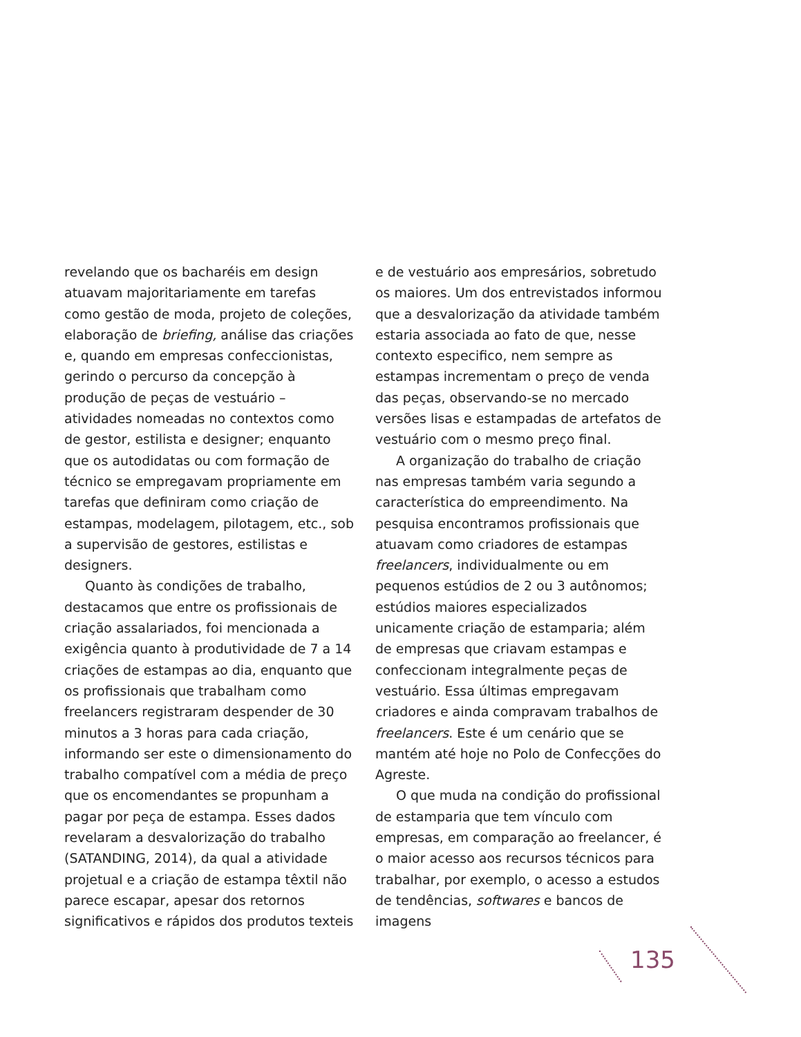revelando que os bacharéis em design atuavam majoritariamente em tarefas como gestão de moda, projeto de coleções, elaboração de briefing, análise das criações e, quando em empresas confeccionistas, gerindo o percurso da concepção à produção de peças de vestuário – atividades nomeadas no contextos como de gestor, estilista e designer; enquanto que os autodidatas ou com formação de técnico se empregavam propriamente em tarefas que definiram como criação de estampas, modelagem, pilotagem, etc., sob a supervisão de gestores, estilistas e designers.
Quanto às condições de trabalho, destacamos que entre os profissionais de criação assalariados, foi mencionada a exigência quanto à produtividade de 7 a 14 criações de estampas ao dia, enquanto que os profissionais que trabalham como freelancers registraram despender de 30 minutos a 3 horas para cada criação, informando ser este o dimensionamento do trabalho compatível com a média de preço que os encomendantes se propunham a pagar por peça de estampa. Esses dados revelaram a desvalorização do trabalho (SATANDING, 2014), da qual a atividade projetual e a criação de estampa têxtil não parece escapar, apesar dos retornos significativos e rápidos dos produtos texteis
e de vestuário aos empresários, sobretudo os maiores. Um dos entrevistados informou que a desvalorização da atividade também estaria associada ao fato de que, nesse contexto especifico, nem sempre as estampas incrementam o preço de venda das peças, observando-se no mercado versões lisas e estampadas de artefatos de vestuário com o mesmo preço final.
A organização do trabalho de criação nas empresas também varia segundo a característica do empreendimento. Na pesquisa encontramos profissionais que atuavam como criadores de estampas freelancers, individualmente ou em pequenos estúdios de 2 ou 3 autônomos; estúdios maiores especializados unicamente criação de estamparia; além de empresas que criavam estampas e confeccionam integralmente peças de vestuário. Essa últimas empregavam criadores e ainda compravam trabalhos de freelancers. Este é um cenário que se mantém até hoje no Polo de Confecções do Agreste.
O que muda na condição do profissional de estamparia que tem vínculo com empresas, em comparação ao freelancer, é o maior acesso aos recursos técnicos para trabalhar, por exemplo, o acesso a estudos de tendências, softwares e bancos de imagens
135